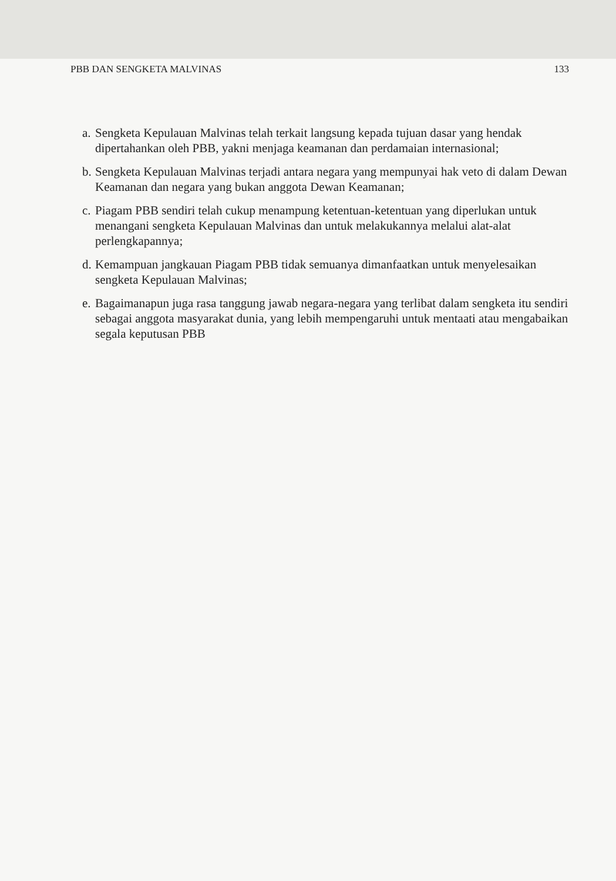PBB DAN SENGKETA MALVINAS 133
a. Sengketa Kepulauan Malvinas telah terkait langsung kepada tujuan dasar yang hendak dipertahankan oleh PBB, yakni menjaga keamanan dan perdamaian internasional;
b. Sengketa Kepulauan Malvinas terjadi antara negara yang mempunyai hak veto di dalam Dewan Keamanan dan negara yang bukan anggota Dewan Keamanan;
c. Piagam PBB sendiri telah cukup menampung ketentuan-ketentuan yang diperlukan untuk menangani sengketa Kepulauan Malvinas dan untuk melakukannya melalui alat-alat perlengkapannya;
d. Kemampuan jangkauan Piagam PBB tidak semuanya dimanfaatkan untuk menyelesaikan sengketa Kepulauan Malvinas;
e. Bagaimanapun juga rasa tanggung jawab negara-negara yang terlibat dalam sengketa itu sendiri sebagai anggota masyarakat dunia, yang lebih mempengaruhi untuk mentaati atau mengabaikan segala keputusan PBB